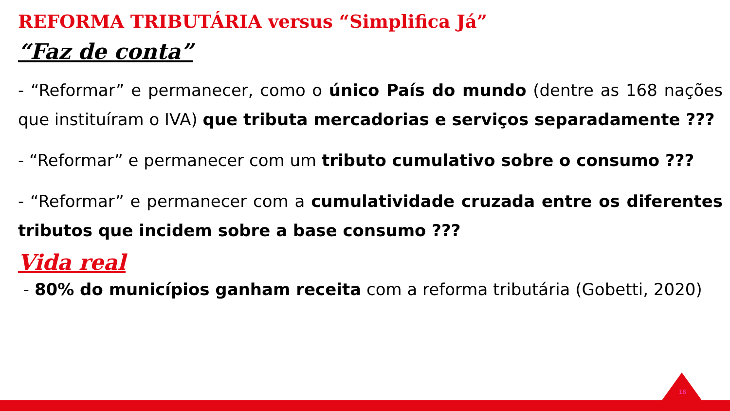REFORMA TRIBUTÁRIA versus “Simplifica Já”
“Faz de conta”
- “Reformar” e permanecer, como o único País do mundo (dentre as 168 nações que instituíram o IVA) que tributa mercadorias e serviços separadamente ???
- “Reformar” e permanecer com um tributo cumulativo sobre o consumo ???
- “Reformar” e permanecer com a cumulatividade cruzada entre os diferentes tributos que incidem sobre a base consumo ???
Vida real
- 80% do municípios ganham receita com a reforma tributária (Gobetti, 2020)
18